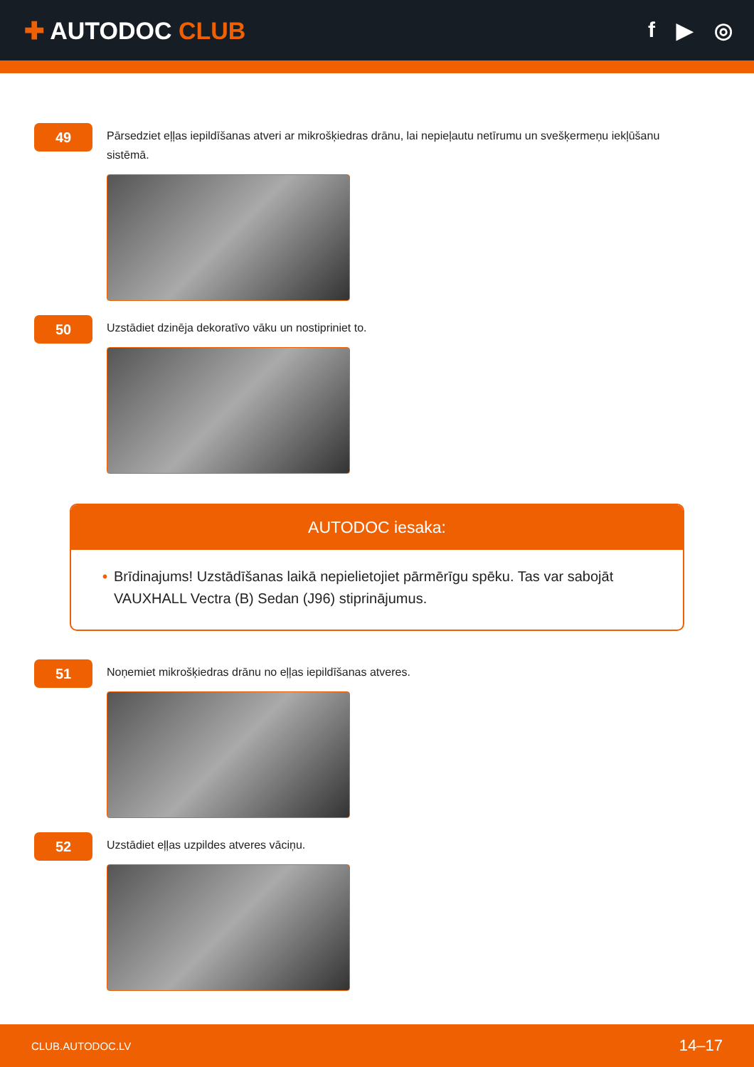✚ AUTODOC CLUB f ▶ ◎
49
Pārsedziet eļļas iepildīšanas atveri ar mikrošķiedras drānu, lai nepieļautu netīrumu un svešķermeņu iekļūšanu sistēmā.
50
Uzstādiet dzinēja dekoratīvo vāku un nostipriniet to.
AUTODOC iesaka:
• Brīdinajums! Uzstādīšanas laikā nepielietojiet pārmērīgu spēku. Tas var sabojāt VAUXHALL Vectra (B) Sedan (J96) stiprinājumus.
51
Noņemiet mikrošķiedras drānu no eļļas iepildīšanas atveres.
52
Uzstādiet eļļas uzpildes atveres vāciņu.
CLUB.AUTODOC.LV 14–17